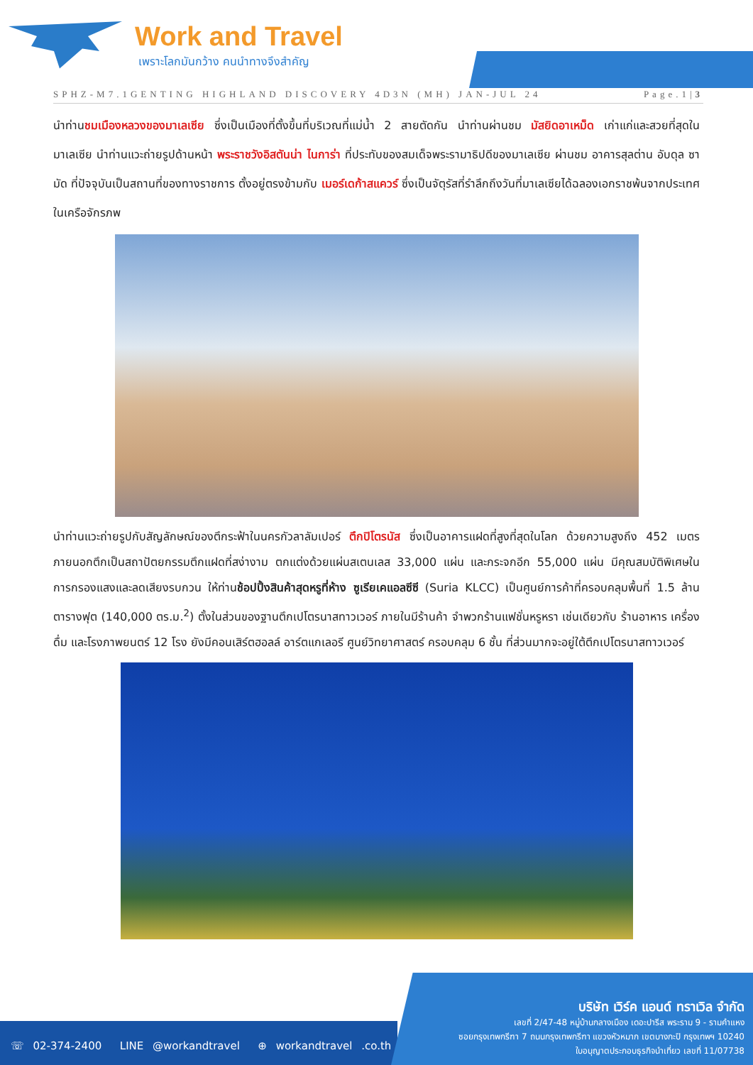Work and Travel
เพราะโลกมันกว้าง คนนำทางจึงสำคัญ
SPHZ-M7.1GENTING HIGHLAND DISCOVERY 4D3N (MH) JAN-JUL 24 Page.1|3
นำท่านชมเมืองหลวงของมาเลเซีย ซึ่งเป็นเมืองที่ตั้งขึ้นที่บริเวณที่แม่น้ำ 2 สายตัดกัน นำท่านผ่านชม มัสยิดอาเหม็ด เก่าแก่และสวยที่สุดในมาเลเซีย นำท่านแวะถ่ายรูปด้านหน้า พระราชวังอิสตันน่า ไนการ่า ที่ประทับของสมเด็จพระรามาธิปดีของมาเลเซีย ผ่านชม อาคารสุลต่าน อับดุล ซามัด ที่ปัจจุบันเป็นสถานที่ของทางราชการ ตั้งอยู่ตรงข้ามกับ เมอร์เดก้าสแควร์ ซึ่งเป็นจัตุรัสที่รำลึกถึงวันที่มาเลเซียได้ฉลองเอกราชพ้นจากประเทศในเครือจักรภพ
นำท่านแวะถ่ายรูปกับสัญลักษณ์ของตึกระฟ้าในนครกัวลาลัมเปอร์ ตึกปิโตรนัส ซึ่งเป็นอาคารแฝดที่สูงที่สุดในโลก ด้วยความสูงถึง 452 เมตร ภายนอกตึกเป็นสถาปัตยกรรมตึกแฝดที่สง่างาม ตกแต่งด้วยแผ่นสเตนเลส 33,000 แผ่น และกระจกอีก 55,000 แผ่น มีคุณสมบัติพิเศษในการกรองแสงและลดเสียงรบกวน ให้ท่านช้อปปิ้งสินค้าสุดหรูที่ห้าง ซูเรียเคแอลซีซี (Suria KLCC) เป็นศูนย์การค้าที่ครอบคลุมพื้นที่ 1.5 ล้านตารางฟุต (140,000 ตร.ม.<sup>2</sup>) ตั้งในส่วนของฐานตึกเปโตรนาสทาวเวอร์ ภายในมีร้านค้า จำพวกร้านแฟชั่นหรูหรา เช่นเดียวกับ ร้านอาหาร เครื่องดื่ม และโรงภาพยนตร์ 12 โรง ยังมีคอนเสิร์ตฮอลล์ อาร์ตแกเลอรี ศูนย์วิทยาศาสตร์ ครอบคลุม 6 ชั้น ที่ส่วนมากจะอยู่ใต้ตึกเปโตรนาสทาวเวอร์
☏ 02-374-2400 LINE @workandtravel ⊕ workandtravel .co.th
บริษัท เวิร์ค แอนด์ ทราเวิล จำกัด
เลขที่ 2/47-48 หมู่บ้านกลางเมือง เดอะปารีส พระราม 9 - รามคำแหง
ซอยกรุงเทพกรีฑา 7 ถนนกรุงเทพกรีฑา แขวงหัวหมาก เขตบางกะปิ กรุงเทพฯ 10240
ใบอนุญาตประกอบธุรกิจนำเที่ยว เลขที่ 11/07738